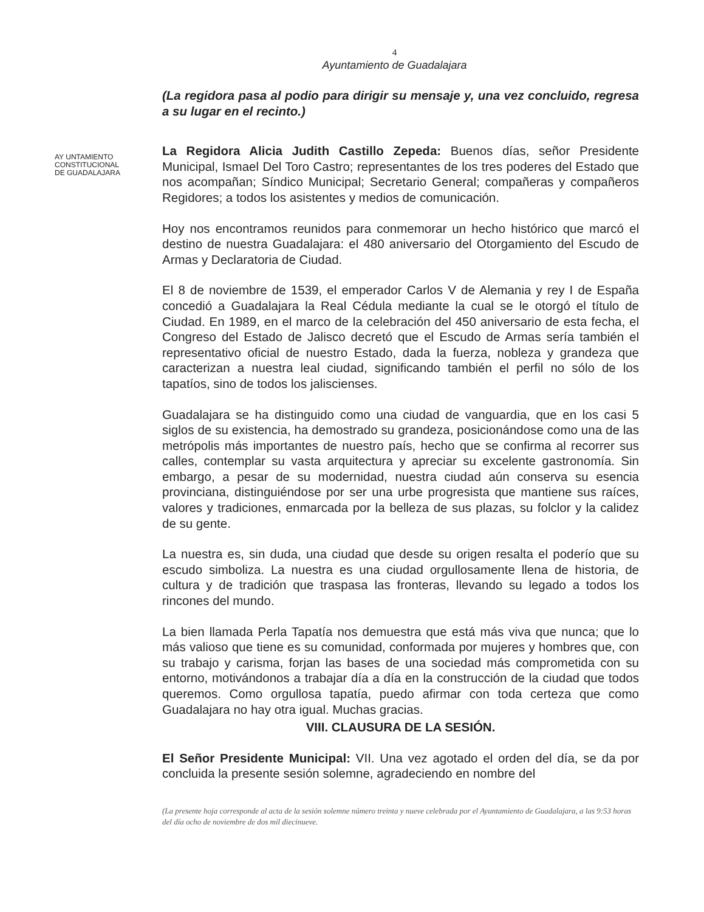4
Ayuntamiento de Guadalajara
AY UNTAMIENTO
CONSTITUCIONAL
DE GUADALAJARA
(La regidora pasa al podio para dirigir su mensaje y, una vez concluido, regresa a su lugar en el recinto.)
La Regidora Alicia Judith Castillo Zepeda: Buenos días, señor Presidente Municipal, Ismael Del Toro Castro; representantes de los tres poderes del Estado que nos acompañan; Síndico Municipal; Secretario General; compañeras y compañeros Regidores; a todos los asistentes y medios de comunicación.
Hoy nos encontramos reunidos para conmemorar un hecho histórico que marcó el destino de nuestra Guadalajara: el 480 aniversario del Otorgamiento del Escudo de Armas y Declaratoria de Ciudad.
El 8 de noviembre de 1539, el emperador Carlos V de Alemania y rey I de España concedió a Guadalajara la Real Cédula mediante la cual se le otorgó el título de Ciudad. En 1989, en el marco de la celebración del 450 aniversario de esta fecha, el Congreso del Estado de Jalisco decretó que el Escudo de Armas sería también el representativo oficial de nuestro Estado, dada la fuerza, nobleza y grandeza que caracterizan a nuestra leal ciudad, significando también el perfil no sólo de los tapatíos, sino de todos los jaliscienses.
Guadalajara se ha distinguido como una ciudad de vanguardia, que en los casi 5 siglos de su existencia, ha demostrado su grandeza, posicionándose como una de las metrópolis más importantes de nuestro país, hecho que se confirma al recorrer sus calles, contemplar su vasta arquitectura y apreciar su excelente gastronomía. Sin embargo, a pesar de su modernidad, nuestra ciudad aún conserva su esencia provinciana, distinguiéndose por ser una urbe progresista que mantiene sus raíces, valores y tradiciones, enmarcada por la belleza de sus plazas, su folclor y la calidez de su gente.
La nuestra es, sin duda, una ciudad que desde su origen resalta el poderío que su escudo simboliza. La nuestra es una ciudad orgullosamente llena de historia, de cultura y de tradición que traspasa las fronteras, llevando su legado a todos los rincones del mundo.
La bien llamada Perla Tapatía nos demuestra que está más viva que nunca; que lo más valioso que tiene es su comunidad, conformada por mujeres y hombres que, con su trabajo y carisma, forjan las bases de una sociedad más comprometida con su entorno, motivándonos a trabajar día a día en la construcción de la ciudad que todos queremos. Como orgullosa tapatía, puedo afirmar con toda certeza que como Guadalajara no hay otra igual. Muchas gracias.
VIII. CLAUSURA DE LA SESIÓN.
El Señor Presidente Municipal: VII. Una vez agotado el orden del día, se da por concluida la presente sesión solemne, agradeciendo en nombre del
(La presente hoja corresponde al acta de la sesión solemne número treinta y nueve celebrada por el Ayuntamiento de Guadalajara, a las 9:53 horas del día ocho de noviembre de dos mil diecinueve.